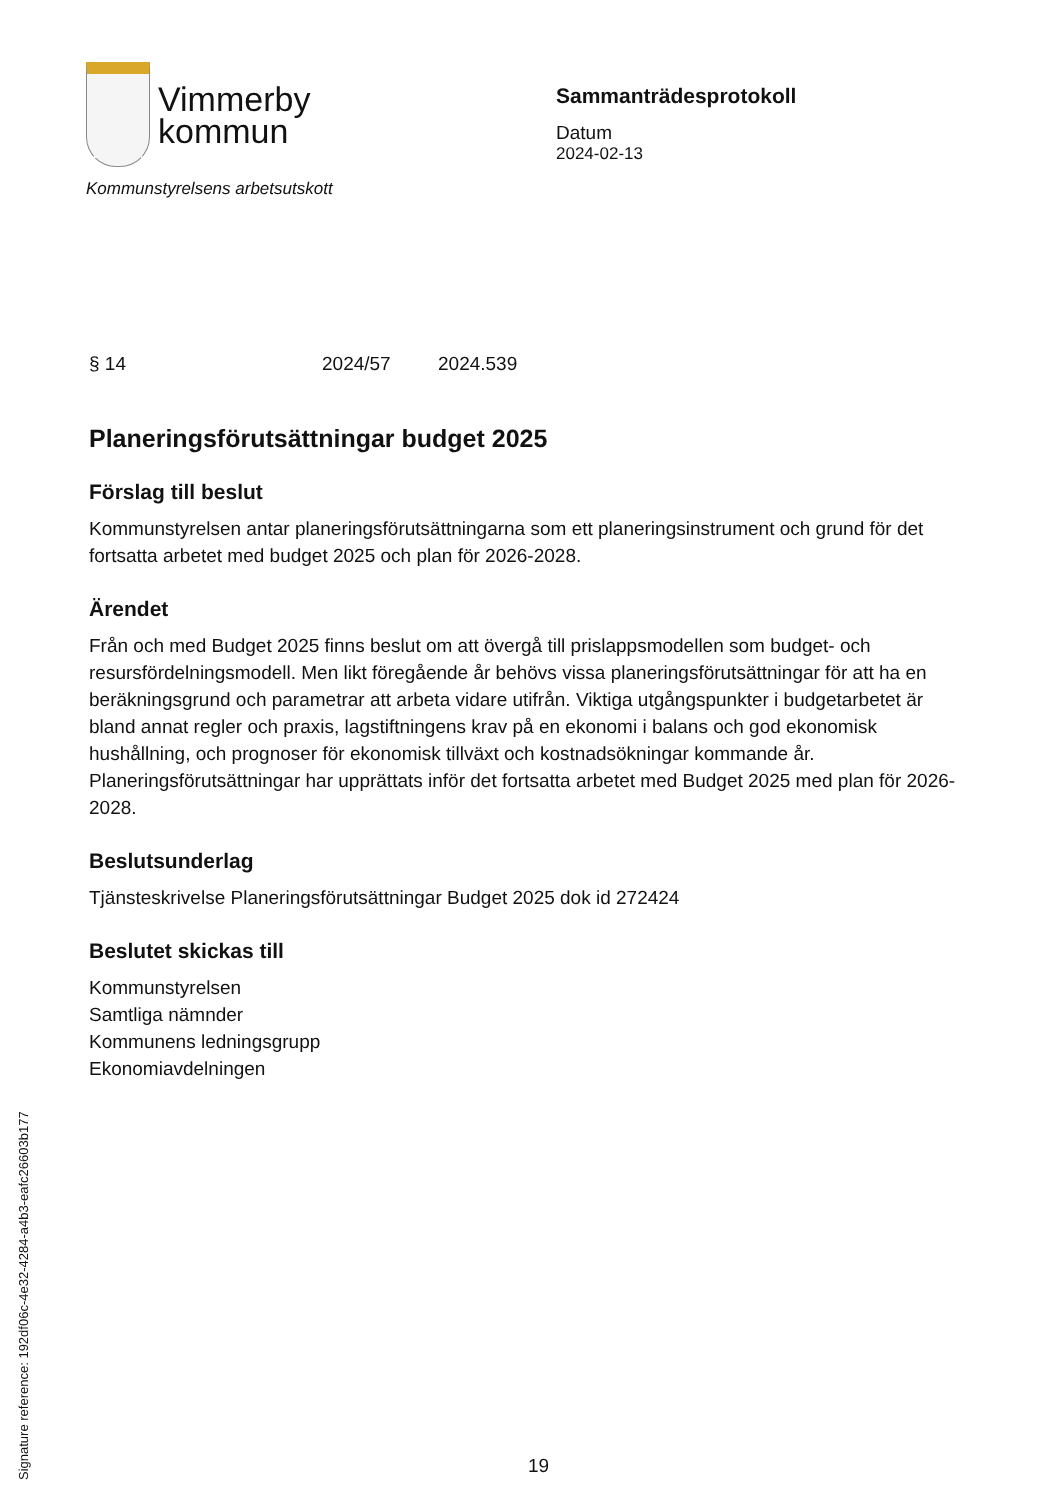Vimmerby
kommun
Kommunstyrelsens arbetsutskott
Sammanträdesprotokoll
Datum
2024-02-13
§ 14 2024/57 2024.539
Planeringsförutsättningar budget 2025
Förslag till beslut
Kommunstyrelsen antar planeringsförutsättningarna som ett planeringsinstrument och grund för det fortsatta arbetet med budget 2025 och plan för 2026-2028.
Ärendet
Från och med Budget 2025 finns beslut om att övergå till prislappsmodellen som budget- och resursfördelningsmodell. Men likt föregående år behövs vissa planeringsförutsättningar för att ha en beräkningsgrund och parametrar att arbeta vidare utifrån. Viktiga utgångspunkter i budgetarbetet är bland annat regler och praxis, lagstiftningens krav på en ekonomi i balans och god ekonomisk hushållning, och prognoser för ekonomisk tillväxt och kostnadsökningar kommande år. Planeringsförutsättningar har upprättats inför det fortsatta arbetet med Budget 2025 med plan för 2026-2028.
Beslutsunderlag
Tjänsteskrivelse Planeringsförutsättningar Budget 2025 dok id 272424
Beslutet skickas till
Kommunstyrelsen
Samtliga nämnder
Kommunens ledningsgrupp
Ekonomiavdelningen
Signature reference: 192df06c-4e32-4284-a4b3-eafc26603b177
19